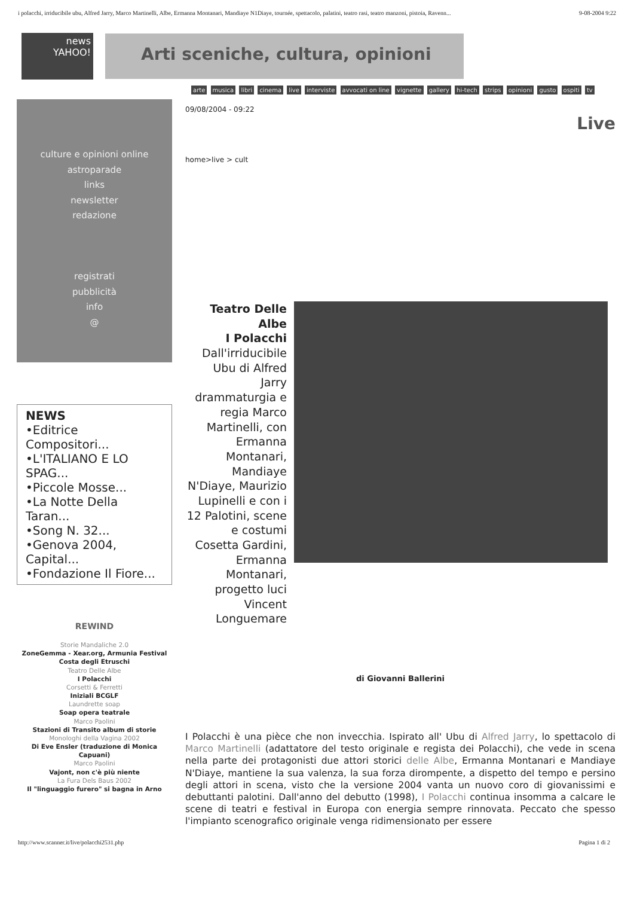i polacchi, irriducibile ubu, Alfred Jarry, Marco Martinelli, Albe, Ermanna Montanari, Mandiaye N1Diaye, tournée, spettacolo, palatini, teatro rasi, teatro manzoni, pistoia, Ravenn... 9-08-2004 9:22
news
YAHOO!
Arti sceniche, cultura, opinioni
arte musica libri cinema live interviste avvocati on line vignette gallery hi-tech strips opinioni gusto ospiti tv
culture e opinioni online
astroparade
links
newsletter
redazione
registrati
pubblicità
info
@
NEWS
•Editrice Compositori...
•L'ITALIANO E LO SPAG...
•Piccole Mosse...
•La Notte Della Taran...
•Song N. 32...
•Genova 2004, Capital...
•Fondazione Il Fiore...
REWIND
Storie Mandaliche 2.0
ZoneGemma - Xear.org, Armunia Festival Costa degli Etruschi
Teatro Delle Albe
I Polacchi
Corsetti & Ferretti
Iniziali BCGLF
Laundrette soap
Soap opera teatrale
Marco Paolini
Stazioni di Transito album di storie
Monologhi della Vagina 2002
Di Eve Ensler (traduzione di Monica Capuani)
Marco Paolini
Vajont, non c'è più niente
La Fura Dels Baus 2002
Il "linguaggio furero" si bagna in Arno
09/08/2004 - 09:22
Live
home>live > cult
Teatro Delle Albe
I Polacchi
Dall'irriducibile Ubu di Alfred Jarry drammaturgia e regia Marco Martinelli, con Ermanna Montanari, Mandiaye N'Diaye, Maurizio Lupinelli e con i 12 Palotini, scene e costumi Cosetta Gardini, Ermanna Montanari, progetto luci Vincent Longuemare
di Giovanni Ballerini
I Polacchi è una pièce che non invecchia. Ispirato all' Ubu di Alfred Jarry, lo spettacolo di Marco Martinelli (adattatore del testo originale e regista dei Polacchi), che vede in scena nella parte dei protagonisti due attori storici delle Albe, Ermanna Montanari e Mandiaye N'Diaye, mantiene la sua valenza, la sua forza dirompente, a dispetto del tempo e persino degli attori in scena, visto che la versione 2004 vanta un nuovo coro di giovanissimi e debuttanti palotini. Dall'anno del debutto (1998), I Polacchi continua insomma a calcare le scene di teatri e festival in Europa con energia sempre rinnovata. Peccato che spesso l'impianto scenografico originale venga ridimensionato per essere
http://www.scanner.it/live/polacchi2531.php Pagina 1 di 2